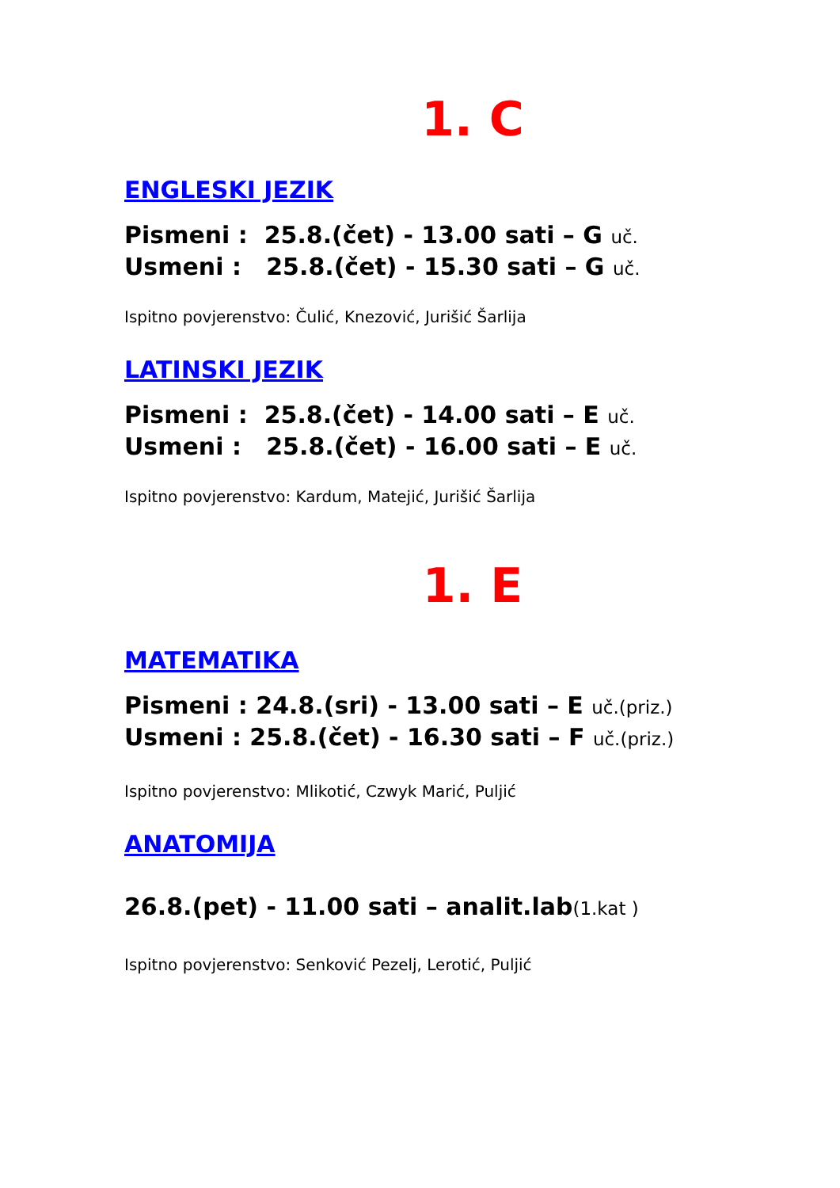1. C
ENGLESKI JEZIK
Pismeni : 25.8.(čet) - 13.00 sati – G uč.
Usmeni : 25.8.(čet) - 15.30 sati – G uč.
Ispitno povjerenstvo: Čulić, Knezović, Jurišić Šarlija
LATINSKI JEZIK
Pismeni : 25.8.(čet) - 14.00 sati – E uč.
Usmeni : 25.8.(čet) - 16.00 sati – E uč.
Ispitno povjerenstvo: Kardum, Matejić, Jurišić Šarlija
1. E
MATEMATIKA
Pismeni : 24.8.(sri) - 13.00 sati – E uč.(priz.)
Usmeni : 25.8.(čet) - 16.30 sati – F uč.(priz.)
Ispitno povjerenstvo: Mlikotić, Czwyk Marić, Puljić
ANATOMIJA
26.8.(pet) - 11.00 sati – analit.lab(1.kat )
Ispitno povjerenstvo: Senković Pezelj, Lerotić, Puljić